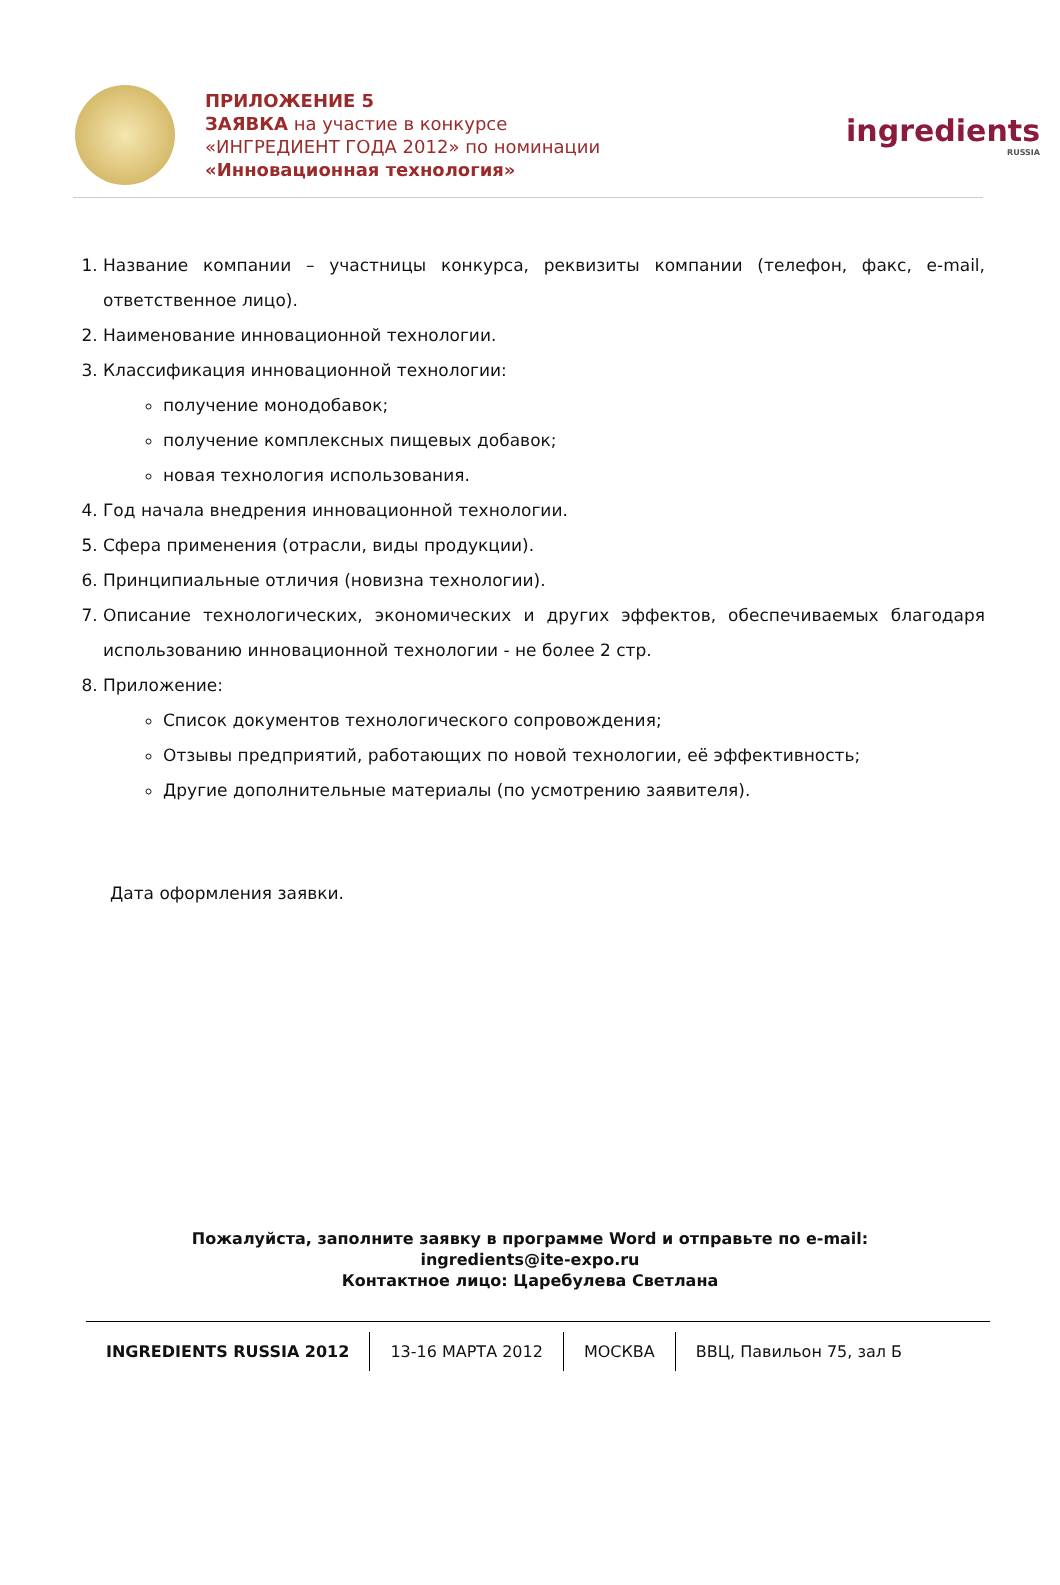ПРИЛОЖЕНИЕ 5
ЗАЯВКА на участие в конкурсе
«ИНГРЕДИЕНТ ГОДА 2012» по номинации
«Инновационная технология»
ingredients
RUSSIA
1. Название компании – участницы конкурса, реквизиты компании (телефон, факс, e-mail, ответственное лицо).
2. Наименование инновационной технологии.
3. Классификация инновационной технологии:
получение монодобавок;
получение комплексных пищевых добавок;
новая технология использования.
4. Год начала внедрения инновационной технологии.
5. Сфера применения (отрасли, виды продукции).
6. Принципиальные отличия (новизна технологии).
7. Описание технологических, экономических и других эффектов, обеспечиваемых благодаря использованию инновационной технологии - не более 2 стр.
8. Приложение:
Список документов технологического сопровождения;
Отзывы предприятий, работающих по новой технологии, её эффективность;
Другие дополнительные материалы (по усмотрению заявителя).
Дата оформления заявки.
Пожалуйста, заполните заявку в программе Word и отправьте по e-mail:
ingredients@ite-expo.ru
Контактное лицо: Царебулева Светлана
INGREDIENTS RUSSIA 2012 13-16 МАРТА 2012 МОСКВА ВВЦ, Павильон 75, зал Б